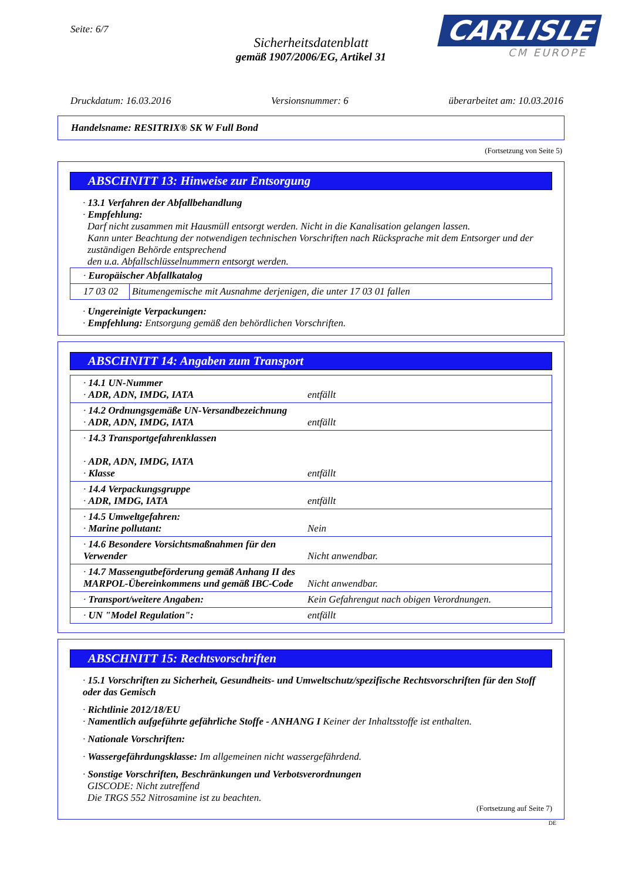Seite: 6/7
Sicherheitsdatenblatt
gemäß 1907/2006/EG, Artikel 31
CARLISLE
CM EUROPE
Druckdatum: 16.03.2016 Versionsnummer: 6 überarbeitet am: 10.03.2016
Handelsname: RESITRIX® SK W Full Bond
(Fortsetzung von Seite 5)
ABSCHNITT 13: Hinweise zur Entsorgung
· 13.1 Verfahren der Abfallbehandlung
· Empfehlung:
Darf nicht zusammen mit Hausmüll entsorgt werden. Nicht in die Kanalisation gelangen lassen.
Kann unter Beachtung der notwendigen technischen Vorschriften nach Rücksprache mit dem Entsorger und der zuständigen Behörde entsprechend
den u.a. Abfallschlüsselnummern entsorgt werden.
| · Europäischer Abfallkatalog | |
| 17 03 02 | Bitumengemische mit Ausnahme derjenigen, die unter 17 03 01 fallen |
· Ungereinigte Verpackungen:
· Empfehlung: Entsorgung gemäß den behördlichen Vorschriften.
ABSCHNITT 14: Angaben zum Transport
| · 14.1 UN-Nummer · ADR, ADN, IMDG, IATA | entfällt |
| · 14.2 Ordnungsgemäße UN-Versandbezeichnung · ADR, ADN, IMDG, IATA | entfällt |
| · 14.3 Transportgefahrenklassen · ADR, ADN, IMDG, IATA · Klasse | entfällt |
| · 14.4 Verpackungsgruppe · ADR, IMDG, IATA | entfällt |
| · 14.5 Umweltgefahren: · Marine pollutant: | Nein |
| · 14.6 Besondere Vorsichtsmaßnahmen für den Verwender | Nicht anwendbar. |
| · 14.7 Massengutbeförderung gemäß Anhang II des MARPOL-Übereinkommens und gemäß IBC-Code | Nicht anwendbar. |
| · Transport/weitere Angaben: | Kein Gefahrengut nach obigen Verordnungen. |
| · UN "Model Regulation": | entfällt |
ABSCHNITT 15: Rechtsvorschriften
· 15.1 Vorschriften zu Sicherheit, Gesundheits- und Umweltschutz/spezifische Rechtsvorschriften für den Stoff oder das Gemisch
· Richtlinie 2012/18/EU
· Namentlich aufgeführte gefährliche Stoffe - ANHANG I Keiner der Inhaltsstoffe ist enthalten.
· Nationale Vorschriften:
· Wassergefährdungsklasse: Im allgemeinen nicht wassergefährdend.
· Sonstige Vorschriften, Beschränkungen und Verbotsverordnungen
GISCODE: Nicht zutreffend
Die TRGS 552 Nitrosamine ist zu beachten.
(Fortsetzung auf Seite 7)
DE